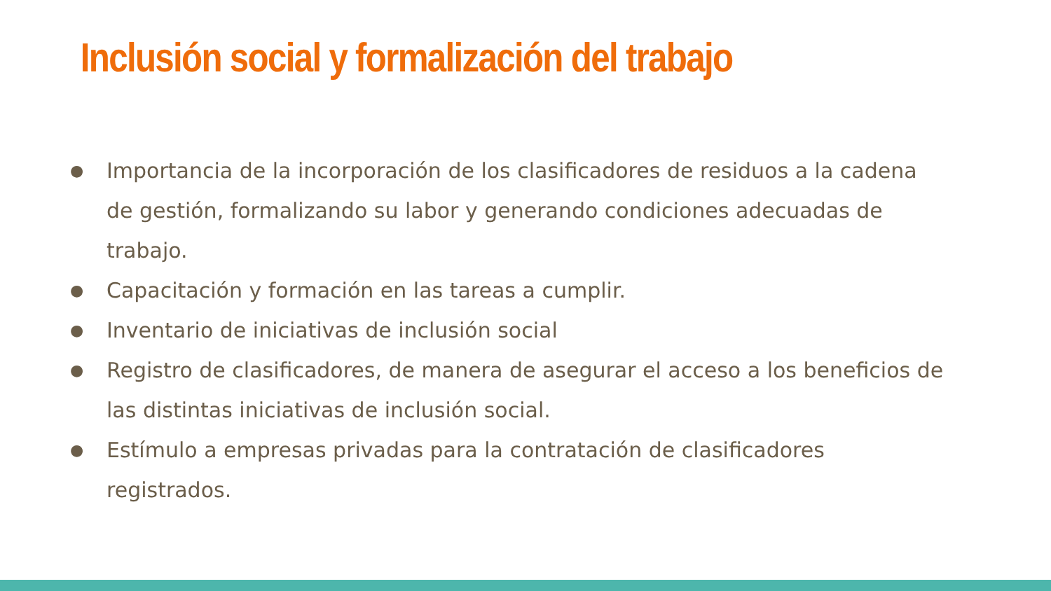Inclusión social y formalización del trabajo
● Importancia de la incorporación de los clasificadores de residuos a la cadena de gestión, formalizando su labor y generando condiciones adecuadas de trabajo.
● Capacitación y formación en las tareas a cumplir.
● Inventario de iniciativas de inclusión social
● Registro de clasificadores, de manera de asegurar el acceso a los beneficios de las distintas iniciativas de inclusión social.
● Estímulo a empresas privadas para la contratación de clasificadores registrados.